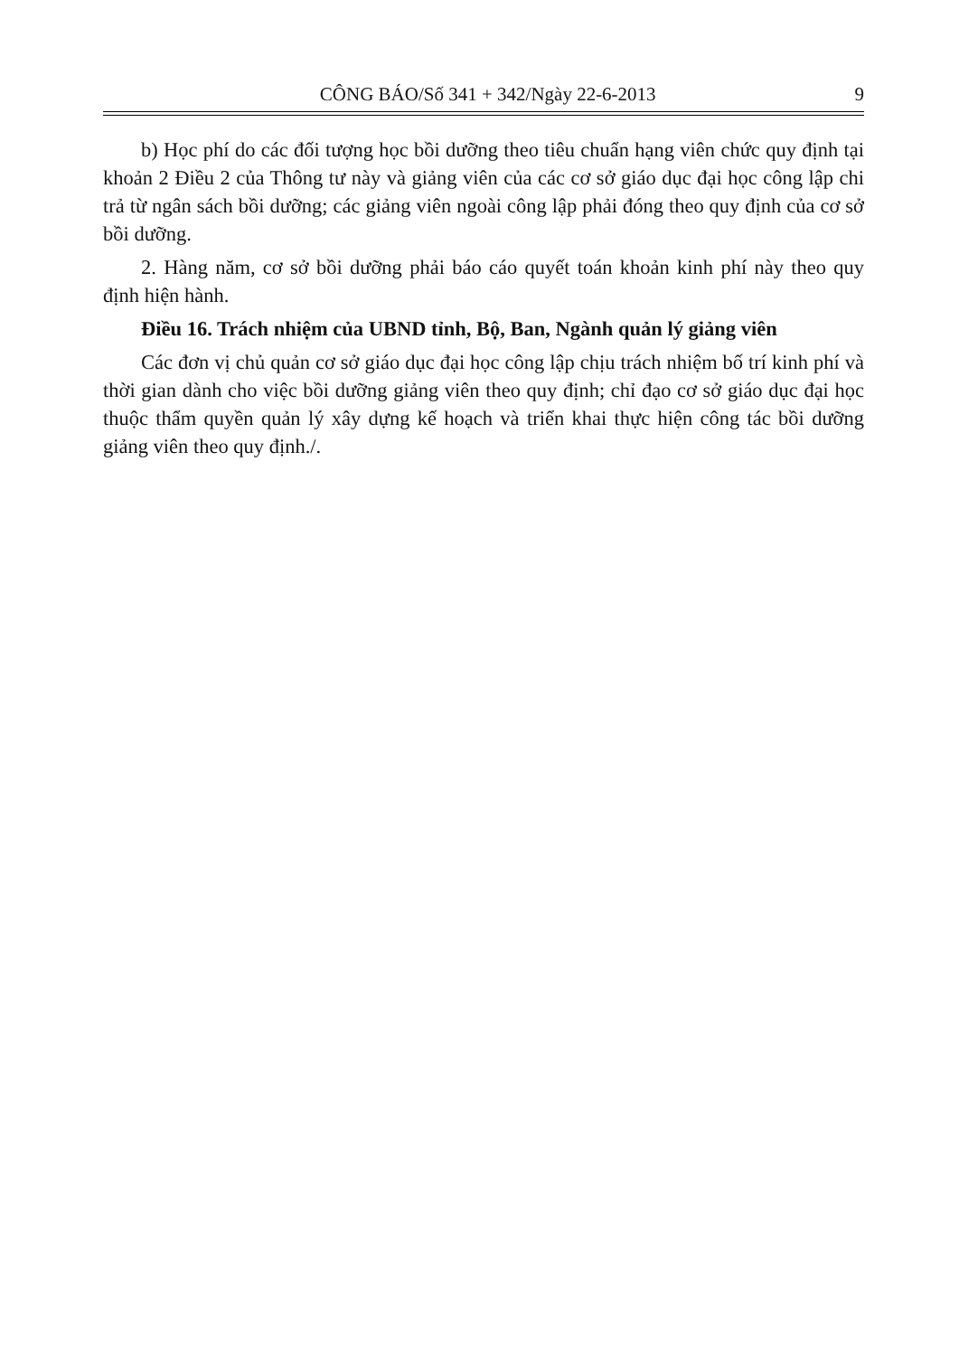CÔNG BÁO/Số 341 + 342/Ngày 22-6-2013 9
b) Học phí do các đối tượng học bồi dưỡng theo tiêu chuẩn hạng viên chức quy định tại khoản 2 Điều 2 của Thông tư này và giảng viên của các cơ sở giáo dục đại học công lập chi trả từ ngân sách bồi dưỡng; các giảng viên ngoài công lập phải đóng theo quy định của cơ sở bồi dưỡng.
2. Hàng năm, cơ sở bồi dưỡng phải báo cáo quyết toán khoản kinh phí này theo quy định hiện hành.
Điều 16. Trách nhiệm của UBND tỉnh, Bộ, Ban, Ngành quản lý giảng viên
Các đơn vị chủ quản cơ sở giáo dục đại học công lập chịu trách nhiệm bố trí kinh phí và thời gian dành cho việc bồi dưỡng giảng viên theo quy định; chỉ đạo cơ sở giáo dục đại học thuộc thẩm quyền quản lý xây dựng kế hoạch và triển khai thực hiện công tác bồi dưỡng giảng viên theo quy định./.